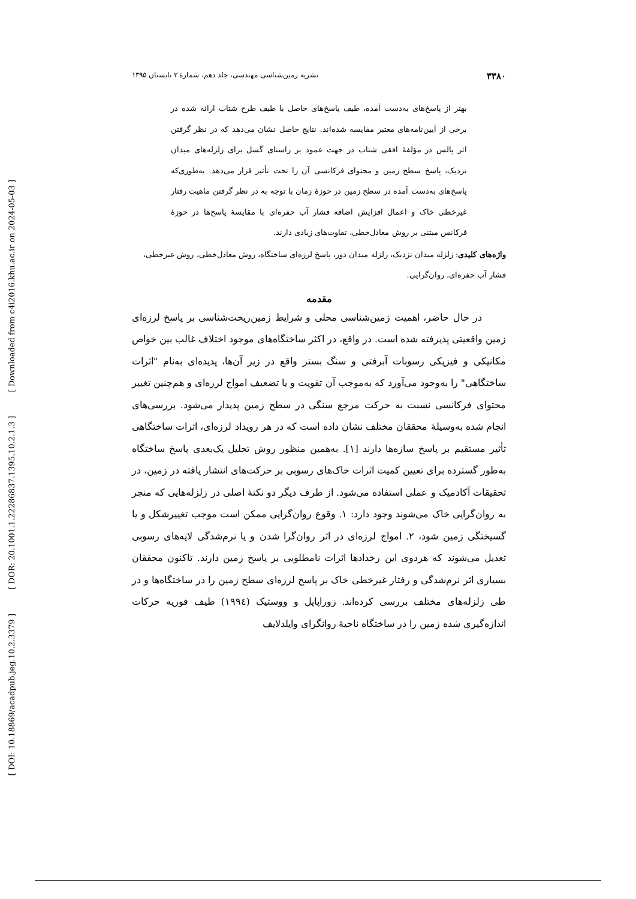[ Downloaded from c4i2016.khu.ac.ir on 2024-05-03 ]
[ DOR: 20.1001.1.22286837.1395.10.2.1.3 ]
[ DOI: 10.18869/acadpub.jeg.10.2.3379 ]
۳۳۸۰ نشریه زمین‌شناسی مهندسی، جلد دهم، شمارۀ ۲ تابستان ۱۳۹۵
بهتر از پاسخ‌های به‌دست آمده، طیف پاسخ‌های حاصل با طیف طرح شتاب ارائه شده در برخی از آیین‌نامه‌های معتبر مقایسه شده‌اند. نتایج حاصل نشان می‌دهد که در نظر گرفتن اثر پالس در مؤلفۀ افقی شتاب در جهت عمود بر راستای گسل برای زلزله‌های میدان نزدیک، پاسخ سطح زمین و محتوای فرکانسی آن را تحت تأثیر قرار می‌دهد. به‌طوری‌که پاسخ‌های به‌دست آمده در سطح زمین در حوزۀ زمان با توجه به در نظر گرفتن ماهیت رفتار غیرخطی خاک و اعمال افزایش اضافه فشار آب حفره‌ای با مقایسۀ پاسخ‌ها در حوزۀ فرکانس مبتنی بر روش معادل‌خطی، تفاوت‌های زیادی دارند.
واژه‌های کلیدی: زلزله میدان نزدیک، زلزله میدان دور، پاسخ لرزه‌ای ساختگاه، روش معادل‌خطی، روش غیرخطی، فشار آب حفره‌ای، روان‌گرایی.
مقدمه
در حال حاضر، اهمیت زمین‌شناسی محلی و شرایط زمین‌ریخت‌شناسی بر پاسخ لرزه‌ای زمین واقعیتی پذیرفته شده است. در واقع، در اکثر ساختگاه‌های موجود اختلاف غالب بین خواص مکانیکی و فیزیکی رسوبات آبرفتی و سنگ بستر واقع در زیر آن‌ها، پدیده‌ای به‌نام "اثرات ساختگاهی" را به‌وجود می‌آورد که به‌موجب آن تقویت و یا تضعیف امواج لرزه‌ای و هم‌چنین تغییر محتوای فرکانسی نسبت به حرکت مرجع سنگی در سطح زمین پدیدار می‌شود. بررسی‌های انجام شده به‌وسیلۀ محققان مختلف نشان داده است که در هر رویداد لرزه‌ای، اثرات ساختگاهی تأثیر مستقیم بر پاسخ سازه‌ها دارند [۱]. به‌همین منظور روش تحلیل یک‌بعدی پاسخ ساختگاه به‌طور گسترده برای تعیین کمیت اثرات خاک‌های رسوبی بر حرکت‌های انتشار یافته در زمین، در تحقیقات آکادمیک و عملی استفاده می‌شود. از طرف دیگر دو نکتۀ اصلی در زلزله‌هایی که منجر به روان‌گرایی خاک می‌شوند وجود دارد: ۱. وقوع روان‌گرایی ممکن است موجب تغییرشکل و یا گسیختگی زمین شود، ۲. امواج لرزه‌ای در اثر روان‌گرا شدن و یا نرم‌شدگی لایه‌های رسوبی تعدیل می‌شوند که هردوی این رخدادها اثرات نامطلوبی بر پاسخ زمین دارند. تاکنون محققان بسیاری اثر نرم‌شدگی و رفتار غیرخطی خاک بر پاسخ لرزه‌ای سطح زمین را در ساختگاه‌ها و در طی زلزله‌های مختلف بررسی کرده‌اند. زوراپاپل و ووستیک (۱۹۹٤) طیف فوریه حرکات اندازه‌گیری شده زمین را در ساختگاه ناحیۀ روانگرای وایلدلایف